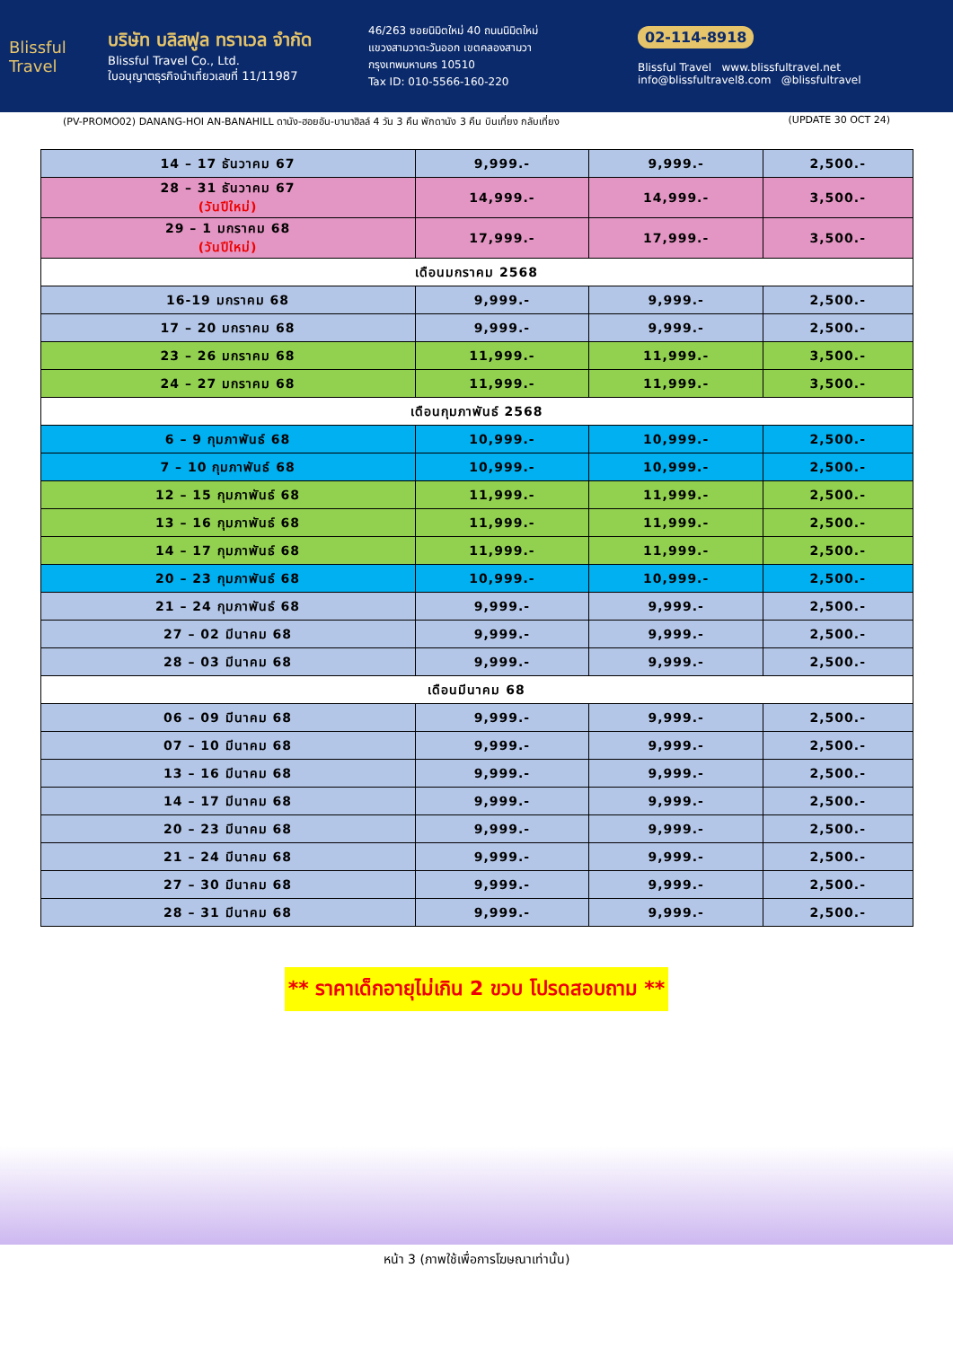Blissful Travel
บริษัท บลิสฟูล ทราเวล จำกัด
Blissful Travel Co., Ltd.
ใบอนุญาตธุรกิจนำเที่ยวเลขที่ 11/11987
46/263 ซอยนิมิตใหม่ 40 ถนนนิมิตใหม่
แขวงสามวาตะวันออก เขตคลองสามวา
กรุงเทพมหานคร 10510
Tax ID: 010-5566-160-220
02-114-8918
Blissful Travel www.blissfultravel.net info@blissfultravel8.com @blissfultravel
(PV-PROMO02) DANANG-HOI AN-BANAHILL ดานัง-ฮอยอัน-บานาฮิลล์ 4 วัน 3 คืน พักดานัง 3 คืน บินเที่ยง กลับเที่ยง (UPDATE 30 OCT 24)
| 14 – 17 ธันวาคม 67 | 9,999.- | 9,999.- | 2,500.- |
| 28 – 31 ธันวาคม 67 (วันปีใหม่) | 14,999.- | 14,999.- | 3,500.- |
| 29 – 1 มกราคม 68 (วันปีใหม่) | 17,999.- | 17,999.- | 3,500.- |
| เดือนมกราคม 2568 | | | |
| 16-19 มกราคม 68 | 9,999.- | 9,999.- | 2,500.- |
| 17 – 20 มกราคม 68 | 9,999.- | 9,999.- | 2,500.- |
| 23 – 26 มกราคม 68 | 11,999.- | 11,999.- | 3,500.- |
| 24 – 27 มกราคม 68 | 11,999.- | 11,999.- | 3,500.- |
| เดือนกุมภาพันธ์ 2568 | | | |
| 6 – 9 กุมภาพันธ์ 68 | 10,999.- | 10,999.- | 2,500.- |
| 7 – 10 กุมภาพันธ์ 68 | 10,999.- | 10,999.- | 2,500.- |
| 12 – 15 กุมภาพันธ์ 68 | 11,999.- | 11,999.- | 2,500.- |
| 13 – 16 กุมภาพันธ์ 68 | 11,999.- | 11,999.- | 2,500.- |
| 14 – 17 กุมภาพันธ์ 68 | 11,999.- | 11,999.- | 2,500.- |
| 20 – 23 กุมภาพันธ์ 68 | 10,999.- | 10,999.- | 2,500.- |
| 21 – 24 กุมภาพันธ์ 68 | 9,999.- | 9,999.- | 2,500.- |
| 27 – 02 มีนาคม 68 | 9,999.- | 9,999.- | 2,500.- |
| 28 – 03 มีนาคม 68 | 9,999.- | 9,999.- | 2,500.- |
| เดือนมีนาคม 68 | | | |
| 06 – 09 มีนาคม 68 | 9,999.- | 9,999.- | 2,500.- |
| 07 – 10 มีนาคม 68 | 9,999.- | 9,999.- | 2,500.- |
| 13 – 16 มีนาคม 68 | 9,999.- | 9,999.- | 2,500.- |
| 14 – 17 มีนาคม 68 | 9,999.- | 9,999.- | 2,500.- |
| 20 – 23 มีนาคม 68 | 9,999.- | 9,999.- | 2,500.- |
| 21 – 24 มีนาคม 68 | 9,999.- | 9,999.- | 2,500.- |
| 27 – 30 มีนาคม 68 | 9,999.- | 9,999.- | 2,500.- |
| 28 – 31 มีนาคม 68 | 9,999.- | 9,999.- | 2,500.- |
** ราคาเด็กอายุไม่เกิน 2 ขวบ โปรดสอบถาม **
หน้า 3 (ภาพใช้เพื่อการโฆษณาเท่านั้น)